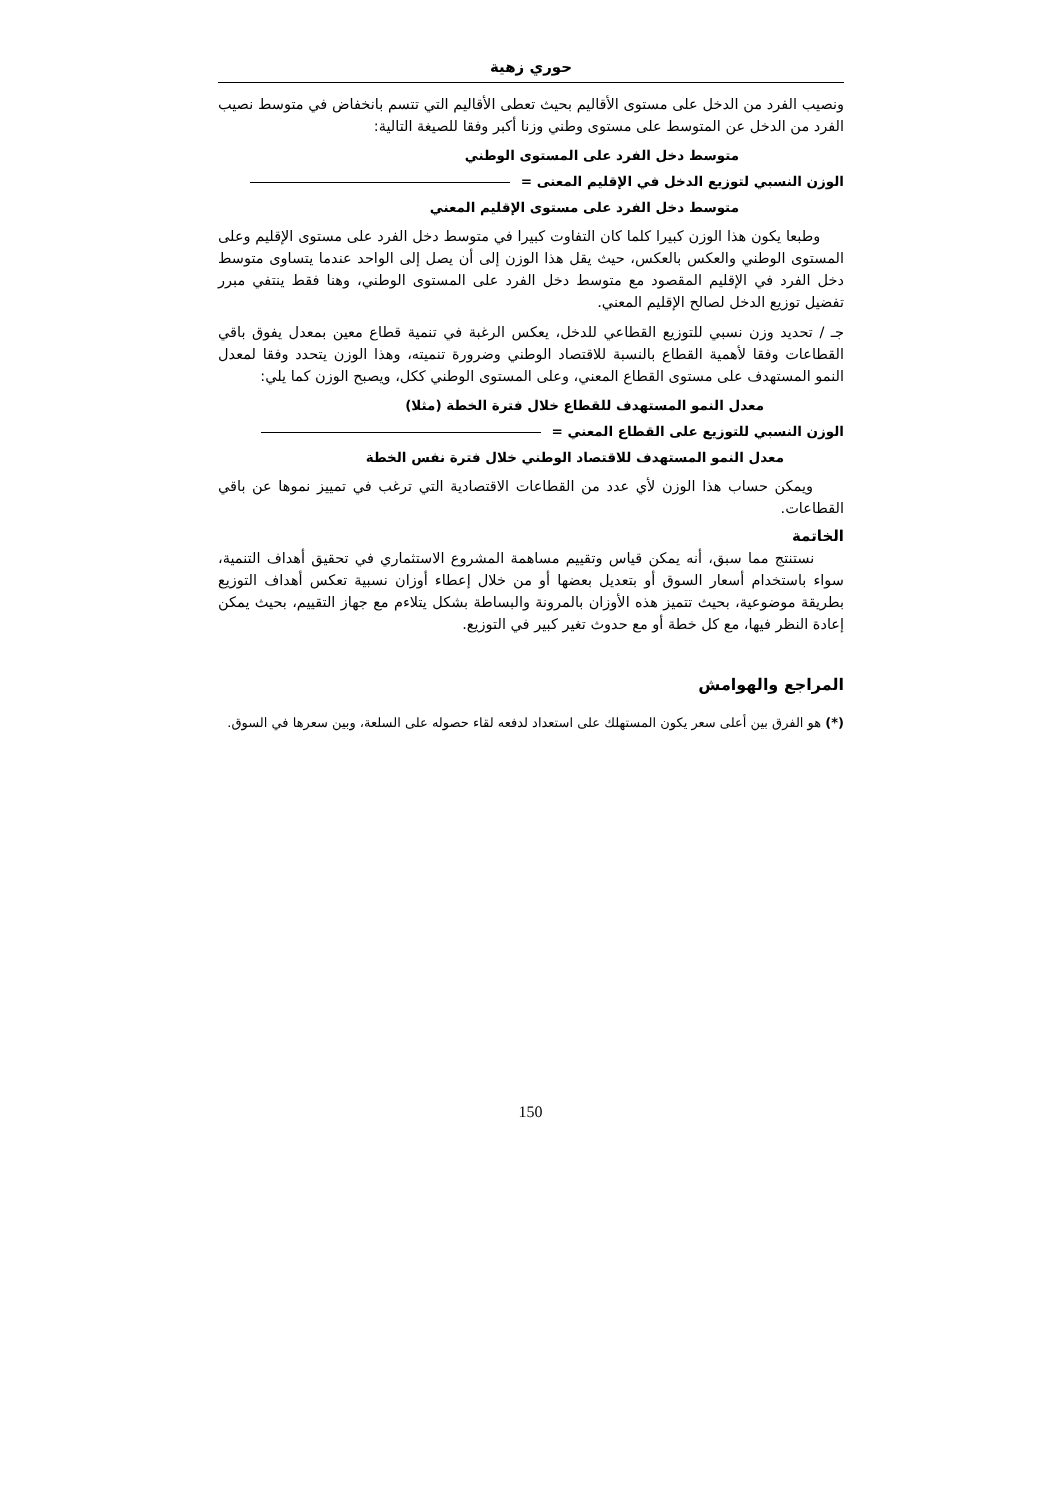حوري زهية
ونصيب الفرد من الدخل على مستوى الأقاليم بحيث تعطى الأقاليم التي تتسم بانخفاض في متوسط نصيب الفرد من الدخل عن المتوسط على مستوى وطني وزنا أكبر وفقا للصيغة التالية:
متوسط دخل الفرد على المستوى الوطني
الوزن النسبي لتوزيع الدخل في الإقليم المعنى =
متوسط دخل الفرد على مستوى الإقليم المعني
وطبعا يكون هذا الوزن كبيرا كلما كان التفاوت كبيرا في متوسط دخل الفرد على مستوى الإقليم وعلى المستوى الوطني والعكس بالعكس، حيث يقل هذا الوزن إلى أن يصل إلى الواحد عندما يتساوى متوسط دخل الفرد في الإقليم المقصود مع متوسط دخل الفرد على المستوى الوطني، وهنا فقط ينتفي مبرر تفضيل توزيع الدخل لصالح الإقليم المعني.
جـ / تحديد وزن نسبي للتوزيع القطاعي للدخل، يعكس الرغبة في تنمية قطاع معين بمعدل يفوق باقي القطاعات وفقا لأهمية القطاع بالنسبة للاقتصاد الوطني وضرورة تنميته، وهذا الوزن يتحدد وفقا لمعدل النمو المستهدف على مستوى القطاع المعني، وعلى المستوى الوطني ككل، ويصبح الوزن كما يلي:
معدل النمو المستهدف للقطاع خلال فترة الخطة (مثلا)
الوزن النسبي للتوزيع على القطاع المعني =
معدل النمو المستهدف للاقتصاد الوطني خلال فترة نفس الخطة
ويمكن حساب هذا الوزن لأي عدد من القطاعات الاقتصادية التي ترغب في تمييز نموها عن باقي القطاعات.
الخاتمة
نستنتج مما سبق، أنه يمكن قياس وتقييم مساهمة المشروع الاستثماري في تحقيق أهداف التنمية، سواء باستخدام أسعار السوق أو بتعديل بعضها أو من خلال إعطاء أوزان نسبية تعكس أهداف التوزيع بطريقة موضوعية، بحيث تتميز هذه الأوزان بالمرونة والبساطة بشكل يتلاءم مع جهاز التقييم، بحيث يمكن إعادة النظر فيها، مع كل خطة أو مع حدوث تغير كبير في التوزيع.
المراجع والهوامش
(*) هو الفرق بين أعلى سعر يكون المستهلك على استعداد لدفعه لقاء حصوله على السلعة، وبين سعرها في السوق.
150